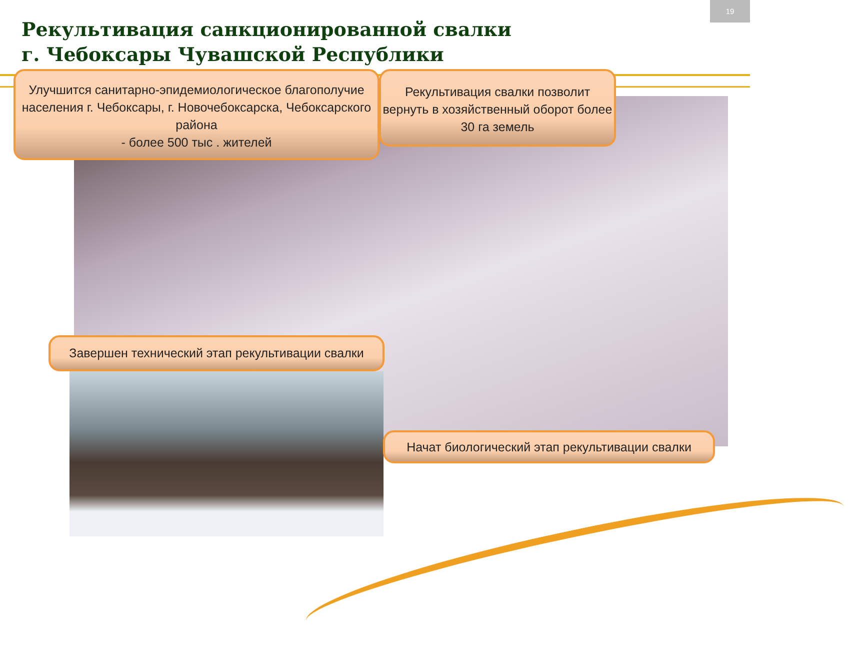19
Рекультивация санкционированной свалки
г. Чебоксары Чувашской Республики
Улучшится санитарно-эпидемиологическое благополучие населения г. Чебоксары, г. Новочебоксарска, Чебоксарского района
- более 500 тыс . жителей
Рекультивация свалки позволит вернуть в хозяйственный оборот более 30 га земель
Завершен технический этап рекультивации свалки
Начат биологический этап рекультивации свалки